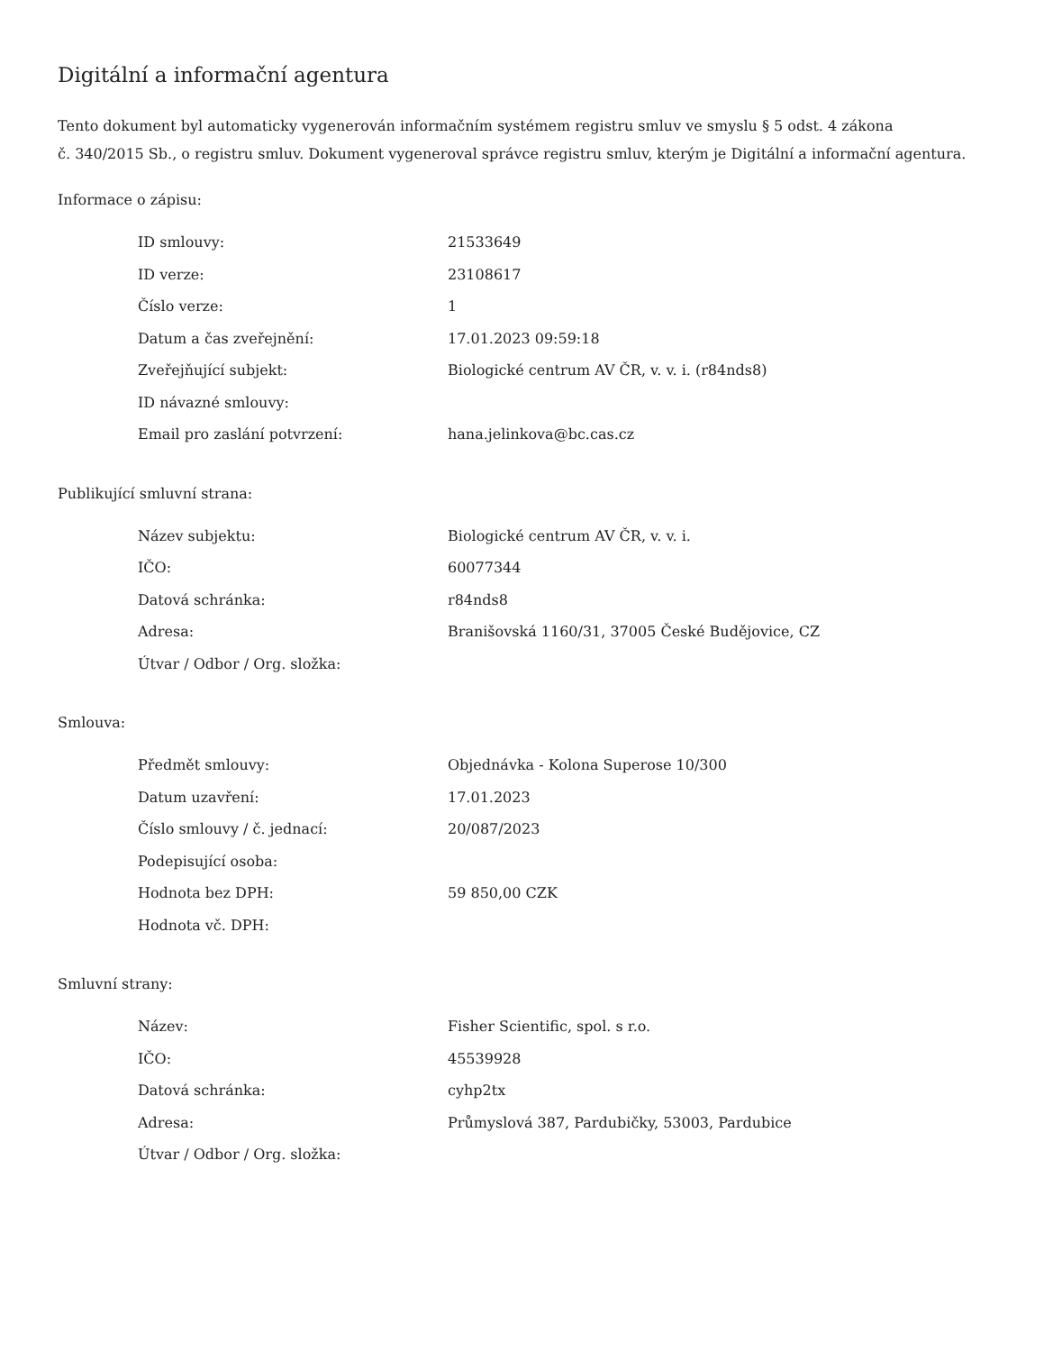Digitální a informační agentura
Tento dokument byl automaticky vygenerován informačním systémem registru smluv ve smyslu § 5 odst. 4 zákona
č. 340/2015 Sb., o registru smluv. Dokument vygeneroval správce registru smluv, kterým je Digitální a informační agentura.
Informace o zápisu:
| ID smlouvy: | 21533649 |
| ID verze: | 23108617 |
| Číslo verze: | 1 |
| Datum a čas zveřejnění: | 17.01.2023 09:59:18 |
| Zveřejňující subjekt: | Biologické centrum AV ČR, v. v. i. (r84nds8) |
| ID návazné smlouvy: | |
| Email pro zaslání potvrzení: | hana.jelinkova@bc.cas.cz |
Publikující smluvní strana:
| Název subjektu: | Biologické centrum AV ČR, v. v. i. |
| IČO: | 60077344 |
| Datová schránka: | r84nds8 |
| Adresa: | Branišovská 1160/31, 37005 České Budějovice, CZ |
| Útvar / Odbor / Org. složka: | |
Smlouva:
| Předmět smlouvy: | Objednávka - Kolona Superose 10/300 |
| Datum uzavření: | 17.01.2023 |
| Číslo smlouvy / č. jednací: | 20/087/2023 |
| Podepisující osoba: | |
| Hodnota bez DPH: | 59 850,00 CZK |
| Hodnota vč. DPH: | |
Smluvní strany:
| Název: | Fisher Scientific, spol. s r.o. |
| IČO: | 45539928 |
| Datová schránka: | cyhp2tx |
| Adresa: | Průmyslová 387, Pardubičky, 53003, Pardubice |
| Útvar / Odbor / Org. složka: | |